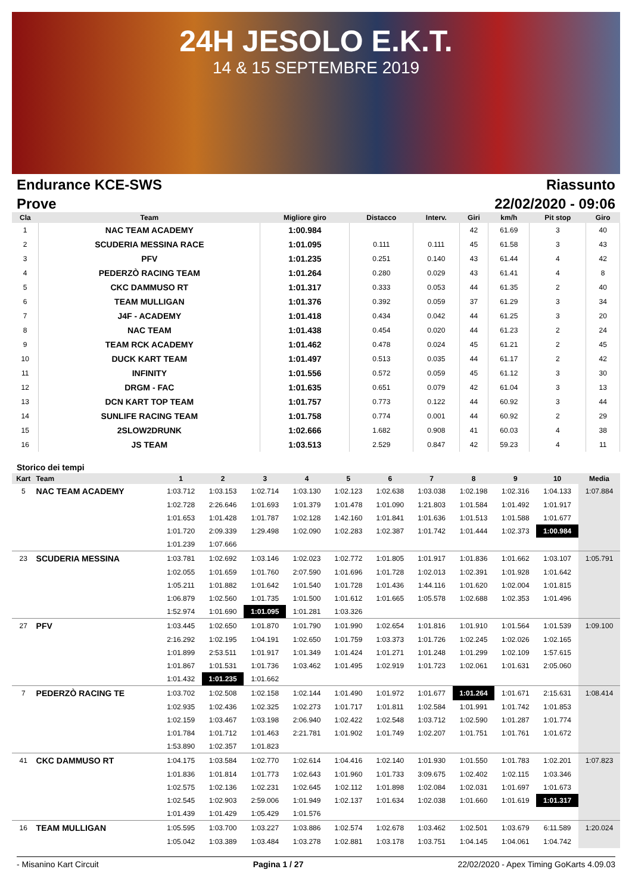24H JESOLO E.K.T.
14 & 15 SEPTEMBRE 2019
Endurance KCE-SWS Riassunto
Prove 22/02/2020 - 09:06
| Cla | Team | Migliore giro | Distacco | Interv. | Giri | km/h | Pit stop | Giro |
| --- | --- | --- | --- | --- | --- | --- | --- | --- |
| 1 | NAC TEAM ACADEMY | 1:00.984 | | | 42 | 61.69 | 3 | 40 |
| 2 | SCUDERIA MESSINA RACE | 1:01.095 | 0.111 | 0.111 | 45 | 61.58 | 3 | 43 |
| 3 | PFV | 1:01.235 | 0.251 | 0.140 | 43 | 61.44 | 4 | 42 |
| 4 | PEDERZÒ RACING TEAM | 1:01.264 | 0.280 | 0.029 | 43 | 61.41 | 4 | 8 |
| 5 | CKC DAMMUSO RT | 1:01.317 | 0.333 | 0.053 | 44 | 61.35 | 2 | 40 |
| 6 | TEAM MULLIGAN | 1:01.376 | 0.392 | 0.059 | 37 | 61.29 | 3 | 34 |
| 7 | J4F - ACADEMY | 1:01.418 | 0.434 | 0.042 | 44 | 61.25 | 3 | 20 |
| 8 | NAC TEAM | 1:01.438 | 0.454 | 0.020 | 44 | 61.23 | 2 | 24 |
| 9 | TEAM RCK ACADEMY | 1:01.462 | 0.478 | 0.024 | 45 | 61.21 | 2 | 45 |
| 10 | DUCK KART TEAM | 1:01.497 | 0.513 | 0.035 | 44 | 61.17 | 2 | 42 |
| 11 | INFINITY | 1:01.556 | 0.572 | 0.059 | 45 | 61.12 | 3 | 30 |
| 12 | DRGM - FAC | 1:01.635 | 0.651 | 0.079 | 42 | 61.04 | 3 | 13 |
| 13 | DCN KART TOP TEAM | 1:01.757 | 0.773 | 0.122 | 44 | 60.92 | 3 | 44 |
| 14 | SUNLIFE RACING TEAM | 1:01.758 | 0.774 | 0.001 | 44 | 60.92 | 2 | 29 |
| 15 | 2SLOW2DRUNK | 1:02.666 | 1.682 | 0.908 | 41 | 60.03 | 4 | 38 |
| 16 | JS TEAM | 1:03.513 | 2.529 | 0.847 | 42 | 59.23 | 4 | 11 |
Storico dei tempi
| Kart | Team | 1 | 2 | 3 | 4 | 5 | 6 | 7 | 8 | 9 | 10 | Media |
| --- | --- | --- | --- | --- | --- | --- | --- | --- | --- | --- | --- | --- |
| 5 | NAC TEAM ACADEMY | 1:03.712 | 1:03.153 | 1:02.714 | 1:03.130 | 1:02.123 | 1:02.638 | 1:03.038 | 1:02.198 | 1:02.316 | 1:04.133 | 1:07.884 |
| | | 1:02.728 | 2:26.646 | 1:01.693 | 1:01.379 | 1:01.478 | 1:01.090 | 1:21.803 | 1:01.584 | 1:01.492 | 1:01.917 | |
| | | 1:01.653 | 1:01.428 | 1:01.787 | 1:02.128 | 1:42.160 | 1:01.841 | 1:01.636 | 1:01.513 | 1:01.588 | 1:01.677 | |
| | | 1:01.720 | 2:09.339 | 1:29.498 | 1:02.090 | 1:02.283 | 1:02.387 | 1:01.742 | 1:01.444 | 1:02.373 | 1:00.984 | |
| | | 1:01.239 | 1:07.666 | | | | | | | | | |
| 23 | SCUDERIA MESSINA | 1:03.781 | 1:02.692 | 1:03.146 | 1:02.023 | 1:02.772 | 1:01.805 | 1:01.917 | 1:01.836 | 1:01.662 | 1:03.107 | 1:05.791 |
| | | 1:02.055 | 1:01.659 | 1:01.760 | 2:07.590 | 1:01.696 | 1:01.728 | 1:02.013 | 1:02.391 | 1:01.928 | 1:01.642 | |
| | | 1:05.211 | 1:01.882 | 1:01.642 | 1:01.540 | 1:01.728 | 1:01.436 | 1:44.116 | 1:01.620 | 1:02.004 | 1:01.815 | |
| | | 1:06.879 | 1:02.560 | 1:01.735 | 1:01.500 | 1:01.612 | 1:01.665 | 1:05.578 | 1:02.688 | 1:02.353 | 1:01.496 | |
| | | 1:52.974 | 1:01.690 | 1:01.095 | 1:01.281 | 1:03.326 | | | | | | |
| 27 | PFV | 1:03.445 | 1:02.650 | 1:01.870 | 1:01.790 | 1:01.990 | 1:02.654 | 1:01.816 | 1:01.910 | 1:01.564 | 1:01.539 | 1:09.100 |
| | | 2:16.292 | 1:02.195 | 1:04.191 | 1:02.650 | 1:01.759 | 1:03.373 | 1:01.726 | 1:02.245 | 1:02.026 | 1:02.165 | |
| | | 1:01.899 | 2:53.511 | 1:01.917 | 1:01.349 | 1:01.424 | 1:01.271 | 1:01.248 | 1:01.299 | 1:02.109 | 1:57.615 | |
| | | 1:01.867 | 1:01.531 | 1:01.736 | 1:03.462 | 1:01.495 | 1:02.919 | 1:01.723 | 1:02.061 | 1:01.631 | 2:05.060 | |
| | | 1:01.432 | 1:01.235 | 1:01.662 | | | | | | | | |
| 7 | PEDERZÒ RACING TE | 1:03.702 | 1:02.508 | 1:02.158 | 1:02.144 | 1:01.490 | 1:01.972 | 1:01.677 | 1:01.264 | 1:01.671 | 2:15.631 | 1:08.414 |
| | | 1:02.935 | 1:02.436 | 1:02.325 | 1:02.273 | 1:01.717 | 1:01.811 | 1:02.584 | 1:01.991 | 1:01.742 | 1:01.853 | |
| | | 1:02.159 | 1:03.467 | 1:03.198 | 2:06.940 | 1:02.422 | 1:02.548 | 1:03.712 | 1:02.590 | 1:01.287 | 1:01.774 | |
| | | 1:01.784 | 1:01.712 | 1:01.463 | 2:21.781 | 1:01.902 | 1:01.749 | 1:02.207 | 1:01.751 | 1:01.761 | 1:01.672 | |
| | | 1:53.890 | 1:02.357 | 1:01.823 | | | | | | | | |
| 41 | CKC DAMMUSO RT | 1:04.175 | 1:03.584 | 1:02.770 | 1:02.614 | 1:04.416 | 1:02.140 | 1:01.930 | 1:01.550 | 1:01.783 | 1:02.201 | 1:07.823 |
| | | 1:01.836 | 1:01.814 | 1:01.773 | 1:02.643 | 1:01.960 | 1:01.733 | 3:09.675 | 1:02.402 | 1:02.115 | 1:03.346 | |
| | | 1:02.575 | 1:02.136 | 1:02.231 | 1:02.645 | 1:02.112 | 1:01.898 | 1:02.084 | 1:02.031 | 1:01.697 | 1:01.673 | |
| | | 1:02.545 | 1:02.903 | 2:59.006 | 1:01.949 | 1:02.137 | 1:01.634 | 1:02.038 | 1:01.660 | 1:01.619 | 1:01.317 | |
| | | 1:01.439 | 1:01.429 | 1:05.429 | 1:01.576 | | | | | | | |
| 16 | TEAM MULLIGAN | 1:05.595 | 1:03.700 | 1:03.227 | 1:03.886 | 1:02.574 | 1:02.678 | 1:03.462 | 1:02.501 | 1:03.679 | 6:11.589 | 1:20.024 |
| | | 1:05.042 | 1:03.389 | 1:03.484 | 1:03.278 | 1:02.881 | 1:03.178 | 1:03.751 | 1:04.145 | 1:04.061 | 1:04.742 | |
- Misanino Kart Circuit Pagina 1 / 27 22/02/2020 - Apex Timing GoKarts 4.09.03